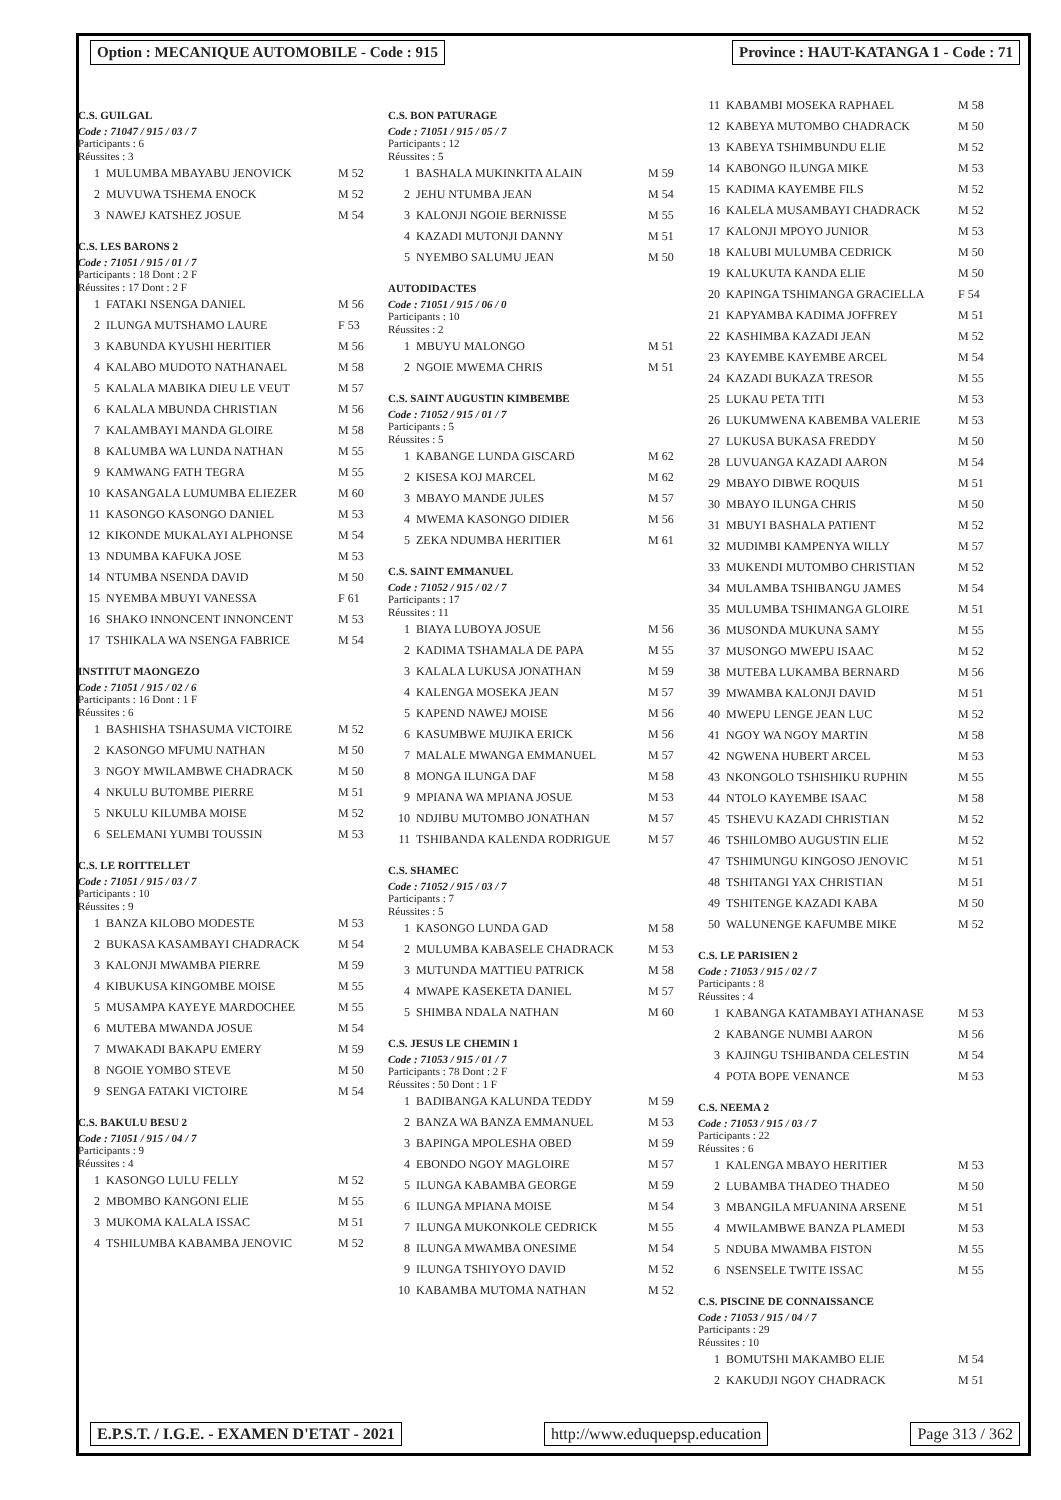Option : MECANIQUE AUTOMOBILE - Code : 915
Province : HAUT-KATANGA 1 - Code : 71
C.S. GUILGAL
Code : 71047 / 915 / 03 / 7
Participants : 6
Réussites : 3
| 1 | MULUMBA MBAYABU JENOVICK | M 52 |
| 2 | MUVUWA TSHEMA ENOCK | M 52 |
| 3 | NAWEJ KATSHEZ JOSUE | M 54 |
C.S. LES BARONS 2
Code : 71051 / 915 / 01 / 7
Participants : 18 Dont : 2 F
Réussites : 17 Dont : 2 F
| 1 | FATAKI NSENGA DANIEL | M 56 |
| 2 | ILUNGA MUTSHAMO LAURE | F 53 |
| 3 | KABUNDA KYUSHI HERITIER | M 56 |
| 4 | KALABO MUDOTO NATHANAEL | M 58 |
| 5 | KALALA MABIKA DIEU LE VEUT | M 57 |
| 6 | KALALA MBUNDA CHRISTIAN | M 56 |
| 7 | KALAMBAYI MANDA GLOIRE | M 58 |
| 8 | KALUMBA WA LUNDA NATHAN | M 55 |
| 9 | KAMWANG FATH TEGRA | M 55 |
| 10 | KASANGALA LUMUMBA ELIEZER | M 60 |
| 11 | KASONGO KASONGO DANIEL | M 53 |
| 12 | KIKONDE MUKALAYI ALPHONSE | M 54 |
| 13 | NDUMBA KAFUKA JOSE | M 53 |
| 14 | NTUMBA NSENDA DAVID | M 50 |
| 15 | NYEMBA MBUYI VANESSA | F 61 |
| 16 | SHAKO INNONCENT INNONCENT | M 53 |
| 17 | TSHIKALA WA NSENGA FABRICE | M 54 |
INSTITUT MAONGEZO
Code : 71051 / 915 / 02 / 6
Participants : 16 Dont : 1 F
Réussites : 6
| 1 | BASHISHA TSHASUMA VICTOIRE | M 52 |
| 2 | KASONGO MFUMU NATHAN | M 50 |
| 3 | NGOY MWILAMBWE CHADRACK | M 50 |
| 4 | NKULU BUTOMBE PIERRE | M 51 |
| 5 | NKULU KILUMBA MOISE | M 52 |
| 6 | SELEMANI YUMBI TOUSSIN | M 53 |
C.S. LE ROITTELLET
Code : 71051 / 915 / 03 / 7
Participants : 10
Réussites : 9
| 1 | BANZA KILOBO MODESTE | M 53 |
| 2 | BUKASA KASAMBAYI CHADRACK | M 54 |
| 3 | KALONJI MWAMBA PIERRE | M 59 |
| 4 | KIBUKUSA KINGOMBE MOISE | M 55 |
| 5 | MUSAMPA KAYEYE MARDOCHEE | M 55 |
| 6 | MUTEBA MWANDA JOSUE | M 54 |
| 7 | MWAKADI BAKAPU EMERY | M 59 |
| 8 | NGOIE YOMBO STEVE | M 50 |
| 9 | SENGA FATAKI VICTOIRE | M 54 |
C.S. BAKULU BESU 2
Code : 71051 / 915 / 04 / 7
Participants : 9
Réussites : 4
| 1 | KASONGO LULU FELLY | M 52 |
| 2 | MBOMBO KANGONI ELIE | M 55 |
| 3 | MUKOMA KALALA ISSAC | M 51 |
| 4 | TSHILUMBA KABAMBA JENOVIC | M 52 |
C.S. BON PATURAGE
Code : 71051 / 915 / 05 / 7
Participants : 12
Réussites : 5
| 1 | BASHALA MUKINKITA ALAIN | M 59 |
| 2 | JEHU NTUMBA JEAN | M 54 |
| 3 | KALONJI NGOIE BERNISSE | M 55 |
| 4 | KAZADI MUTONJI DANNY | M 51 |
| 5 | NYEMBO SALUMU JEAN | M 50 |
AUTODIDACTES
Code : 71051 / 915 / 06 / 0
Participants : 10
Réussites : 2
| 1 | MBUYU MALONGO | M 51 |
| 2 | NGOIE MWEMA CHRIS | M 51 |
C.S. SAINT AUGUSTIN KIMBEMBE
Code : 71052 / 915 / 01 / 7
Participants : 5
Réussites : 5
| 1 | KABANGE LUNDA GISCARD | M 62 |
| 2 | KISESA KOJ MARCEL | M 62 |
| 3 | MBAYO MANDE JULES | M 57 |
| 4 | MWEMA KASONGO DIDIER | M 56 |
| 5 | ZEKA NDUMBA HERITIER | M 61 |
C.S. SAINT EMMANUEL
Code : 71052 / 915 / 02 / 7
Participants : 17
Réussites : 11
| 1 | BIAYA LUBOYA JOSUE | M 56 |
| 2 | KADIMA TSHAMALA DE PAPA | M 55 |
| 3 | KALALA LUKUSA JONATHAN | M 59 |
| 4 | KALENGA MOSEKA JEAN | M 57 |
| 5 | KAPEND NAWEJ MOISE | M 56 |
| 6 | KASUMBWE MUJIKA ERICK | M 56 |
| 7 | MALALE MWANGA EMMANUEL | M 57 |
| 8 | MONGA ILUNGA DAF | M 58 |
| 9 | MPIANA WA MPIANA JOSUE | M 53 |
| 10 | NDJIBU MUTOMBO JONATHAN | M 57 |
| 11 | TSHIBANDA KALENDA RODRIGUE | M 57 |
C.S. SHAMEC
Code : 71052 / 915 / 03 / 7
Participants : 7
Réussites : 5
| 1 | KASONGO LUNDA GAD | M 58 |
| 2 | MULUMBA KABASELE CHADRACK | M 53 |
| 3 | MUTUNDA MATTIEU PATRICK | M 58 |
| 4 | MWAPE KASEKETA DANIEL | M 57 |
| 5 | SHIMBA NDALA NATHAN | M 60 |
C.S. JESUS LE CHEMIN 1
Code : 71053 / 915 / 01 / 7
Participants : 78 Dont : 2 F
Réussites : 50 Dont : 1 F
| 1 | BADIBANGA KALUNDA TEDDY | M 59 |
| 2 | BANZA WA BANZA EMMANUEL | M 53 |
| 3 | BAPINGA MPOLESHA OBED | M 59 |
| 4 | EBONDO NGOY MAGLOIRE | M 57 |
| 5 | ILUNGA KABAMBA GEORGE | M 59 |
| 6 | ILUNGA MPIANA MOISE | M 54 |
| 7 | ILUNGA MUKONKOLE CEDRICK | M 55 |
| 8 | ILUNGA MWAMBA ONESIME | M 54 |
| 9 | ILUNGA TSHIYOYO DAVID | M 52 |
| 10 | KABAMBA MUTOMA NATHAN | M 52 |
| 11 | KABAMBI MOSEKA RAPHAEL | M 58 |
| 12 | KABEYA MUTOMBO CHADRACK | M 50 |
| 13 | KABEYA TSHIMBUNDU ELIE | M 52 |
| 14 | KABONGO ILUNGA MIKE | M 53 |
| 15 | KADIMA KAYEMBE FILS | M 52 |
| 16 | KALELA MUSAMBAYI CHADRACK | M 52 |
| 17 | KALONJI MPOYO JUNIOR | M 53 |
| 18 | KALUBI MULUMBA CEDRICK | M 50 |
| 19 | KALUKUTA KANDA ELIE | M 50 |
| 20 | KAPINGA TSHIMANGA GRACIELLA | F 54 |
| 21 | KAPYAMBA KADIMA JOFFREY | M 51 |
| 22 | KASHIMBA KAZADI JEAN | M 52 |
| 23 | KAYEMBE KAYEMBE ARCEL | M 54 |
| 24 | KAZADI BUKAZA TRESOR | M 55 |
| 25 | LUKAU PETA TITI | M 53 |
| 26 | LUKUMWENA KABEMBA VALERIE | M 53 |
| 27 | LUKUSA BUKASA FREDDY | M 50 |
| 28 | LUVUANGA KAZADI AARON | M 54 |
| 29 | MBAYO DIBWE ROQUIS | M 51 |
| 30 | MBAYO ILUNGA CHRIS | M 50 |
| 31 | MBUYI BASHALA PATIENT | M 52 |
| 32 | MUDIMBI KAMPENYA WILLY | M 57 |
| 33 | MUKENDI MUTOMBO CHRISTIAN | M 52 |
| 34 | MULAMBA TSHIBANGU JAMES | M 54 |
| 35 | MULUMBA TSHIMANGA GLOIRE | M 51 |
| 36 | MUSONDA MUKUNA SAMY | M 55 |
| 37 | MUSONGO MWEPU ISAAC | M 52 |
| 38 | MUTEBA LUKAMBA BERNARD | M 56 |
| 39 | MWAMBA KALONJI DAVID | M 51 |
| 40 | MWEPU LENGE JEAN LUC | M 52 |
| 41 | NGOY WA NGOY MARTIN | M 58 |
| 42 | NGWENA HUBERT ARCEL | M 53 |
| 43 | NKONGOLO TSHISHIKU RUPHIN | M 55 |
| 44 | NTOLO KAYEMBE ISAAC | M 58 |
| 45 | TSHEVU KAZADI CHRISTIAN | M 52 |
| 46 | TSHILOMBO AUGUSTIN ELIE | M 52 |
| 47 | TSHIMUNGU KINGOSO JENOVIC | M 51 |
| 48 | TSHITANGI YAX CHRISTIAN | M 51 |
| 49 | TSHITENGE KAZADI KABA | M 50 |
| 50 | WALUNENGE KAFUMBE MIKE | M 52 |
C.S. LE PARISIEN 2
Code : 71053 / 915 / 02 / 7
Participants : 8
Réussites : 4
| 1 | KABANGA KATAMBAYI ATHANASE | M 53 |
| 2 | KABANGE NUMBI AARON | M 56 |
| 3 | KAJINGU TSHIBANDA CELESTIN | M 54 |
| 4 | POTA BOPE VENANCE | M 53 |
C.S. NEEMA 2
Code : 71053 / 915 / 03 / 7
Participants : 22
Réussites : 6
| 1 | KALENGA MBAYO HERITIER | M 53 |
| 2 | LUBAMBA THADEO THADEO | M 50 |
| 3 | MBANGILA MFUANINA ARSENE | M 51 |
| 4 | MWILAMBWE BANZA PLAMEDI | M 53 |
| 5 | NDUBA MWAMBA FISTON | M 55 |
| 6 | NSENSELE TWITE ISSAC | M 55 |
C.S. PISCINE DE CONNAISSANCE
Code : 71053 / 915 / 04 / 7
Participants : 29
Réussites : 10
| 1 | BOMUTSHI MAKAMBO ELIE | M 54 |
| 2 | KAKUDJI NGOY CHADRACK | M 51 |
E.P.S.T. / I.G.E. - EXAMEN D'ETAT - 2021
http://www.eduquepsp.education Page 313 / 362